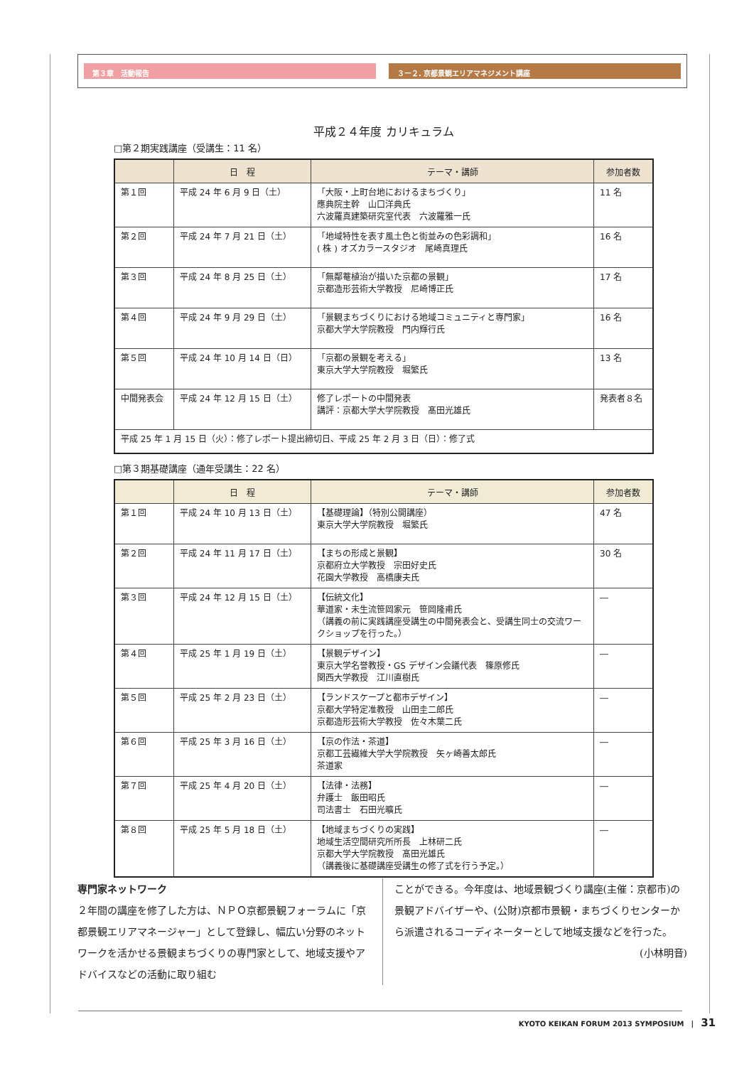第３章　活動報告 ３ー２. 京都景観エリアマネジメント講座
平成２４年度 カリキュラム
□第２期実践講座（受講生：11 名）
| | 日 程 | テーマ・講師 | 参加者数 |
| --- | --- | --- | --- |
| 第１回 | 平成 24 年 6 月 9 日（土） | 「大阪・上町台地におけるまちづくり」 應典院主幹 山口洋典氏 六波羅真建築研究室代表 六波羅雅一氏 | 11 名 |
| 第２回 | 平成 24 年 7 月 21 日（土） | 「地域特性を表す風土色と街並みの色彩調和」 ( 株 ) オズカラースタジオ 尾崎真理氏 | 16 名 |
| 第３回 | 平成 24 年 8 月 25 日（土） | 「無鄰菴植治が描いた京都の景観」 京都造形芸術大学教授 尼崎博正氏 | 17 名 |
| 第４回 | 平成 24 年 9 月 29 日（土） | 「景観まちづくりにおける地域コミュニティと専門家」 京都大学大学院教授 門内輝行氏 | 16 名 |
| 第５回 | 平成 24 年 10 月 14 日（日） | 「京都の景観を考える」 東京大学大学院教授 堀繁氏 | 13 名 |
| 中間発表会 | 平成 24 年 12 月 15 日（土） | 修了レポートの中間発表 講評：京都大学大学院教授 髙田光雄氏 | 発表者８名 |
| 平成 25 年 1 月 15 日（火）：修了レポート提出締切日、平成 25 年 2 月 3 日（日）：修了式 | | | |
□第３期基礎講座（通年受講生：22 名）
| | 日 程 | テーマ・講師 | 参加者数 |
| --- | --- | --- | --- |
| 第１回 | 平成 24 年 10 月 13 日（土） | 【基礎理論】（特別公開講座） 東京大学大学院教授 堀繁氏 | 47 名 |
| 第２回 | 平成 24 年 11 月 17 日（土） | 【まちの形成と景観】 京都府立大学教授 宗田好史氏 花園大学教授 高橋康夫氏 | 30 名 |
| 第３回 | 平成 24 年 12 月 15 日（土） | 【伝統文化】 華道家・未生流笹岡家元 笹岡隆甫氏 （講義の前に実践講座受講生の中間発表会と、受講生同士の交流ワークショップを行った。） | ― |
| 第４回 | 平成 25 年 1 月 19 日（土） | 【景観デザイン】 東京大学名誉教授・GS デザイン会議代表 篠原修氏 関西大学教授 江川直樹氏 | ― |
| 第５回 | 平成 25 年 2 月 23 日（土） | 【ランドスケープと都市デザイン】 京都大学特定准教授 山田圭二郎氏 京都造形芸術大学教授 佐々木葉二氏 | ― |
| 第６回 | 平成 25 年 3 月 16 日（土） | 【京の作法・茶道】 京都工芸繊維大学大学院教授 矢ヶ崎善太郎氏 茶道家 | ― |
| 第７回 | 平成 25 年 4 月 20 日（土） | 【法律・法務】 弁護士 飯田昭氏 司法書士 石田光曠氏 | ― |
| 第８回 | 平成 25 年 5 月 18 日（土） | 【地域まちづくりの実践】 地域生活空間研究所所長 上林研二氏 京都大学大学院教授 髙田光雄氏 （講義後に基礎講座受講生の修了式を行う予定。） | ― |
専門家ネットワーク
２年間の講座を修了した方は、ＮＰＯ京都景観フォーラムに「京都景観エリアマネージャー」として登録し、幅広い分野のネットワークを活かせる景観まちづくりの専門家として、地域支援やアドバイスなどの活動に取り組む
ことができる。今年度は、地域景観づくり講座(主催：京都市)の景観アドバイザーや、(公財)京都市景観・まちづくりセンターから派遣されるコーディネーターとして地域支援などを行った。
(小林明音)
KYOTO KEIKAN FORUM 2013 SYMPOSIUM　|　31